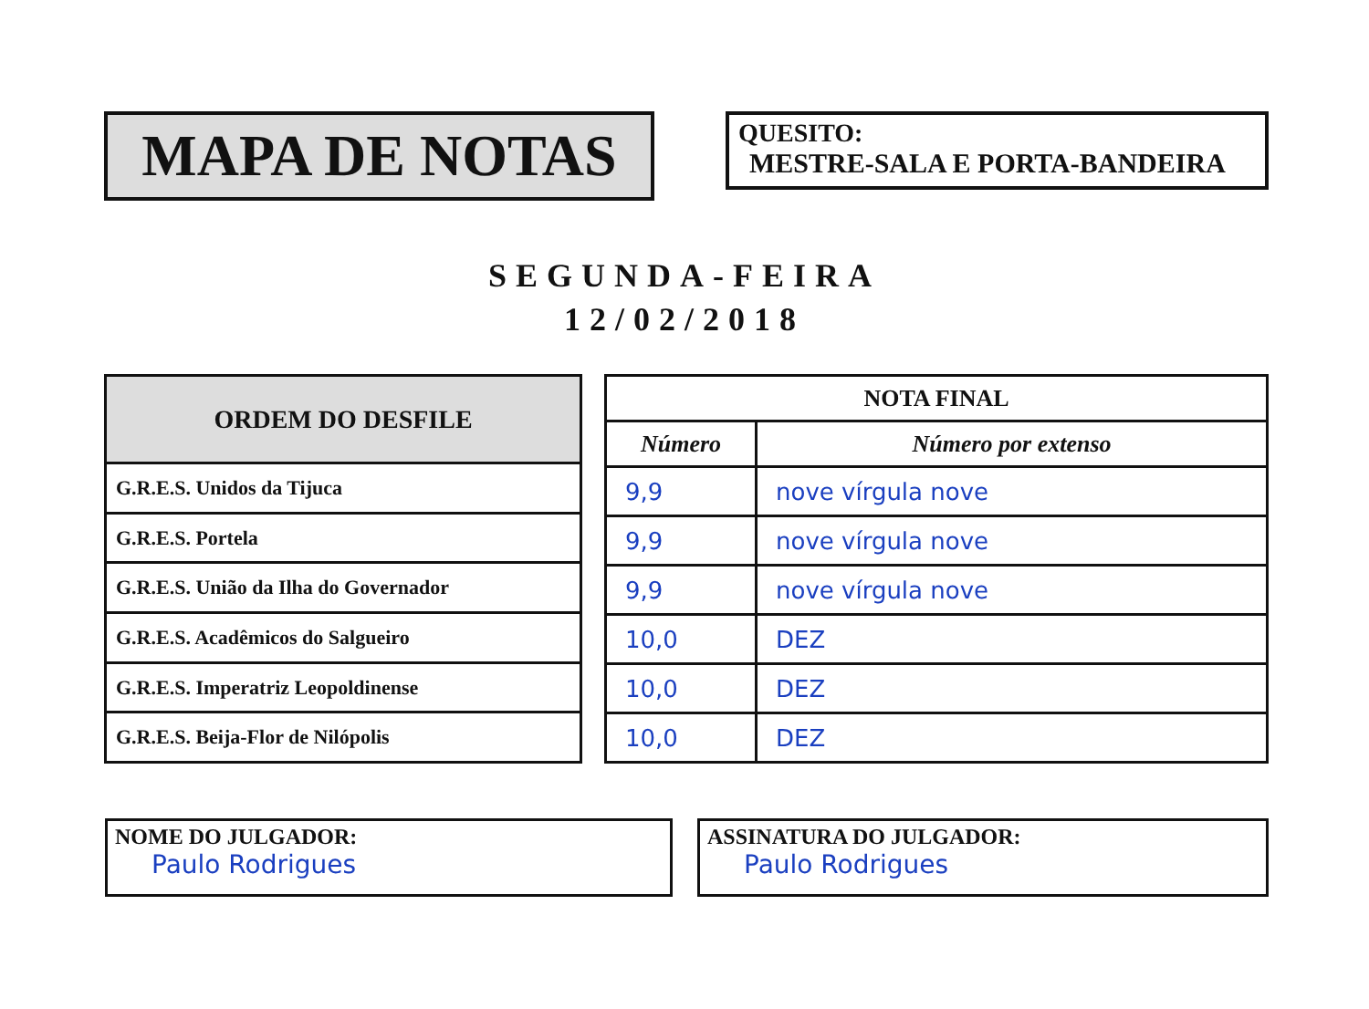MAPA DE NOTAS
QUESITO:
MESTRE-SALA E PORTA-BANDEIRA
SEGUNDA-FEIRA
12/02/2018
| ORDEM DO DESFILE |
| --- |
| G.R.E.S. Unidos da Tijuca |
| G.R.E.S. Portela |
| G.R.E.S. União da Ilha do Governador |
| G.R.E.S. Acadêmicos do Salgueiro |
| G.R.E.S. Imperatriz Leopoldinense |
| G.R.E.S. Beija-Flor de Nilópolis |
| NOTA FINAL | |
| --- | --- |
| Número | Número por extenso |
| 9,9 | nove vírgula nove |
| 9,9 | nove vírgula nove |
| 9,9 | nove vírgula nove |
| 10,0 | DEZ |
| 10,0 | DEZ |
| 10,0 | DEZ |
NOME DO JULGADOR:
Paulo Rodrigues
ASSINATURA DO JULGADOR:
Paulo Rodrigues